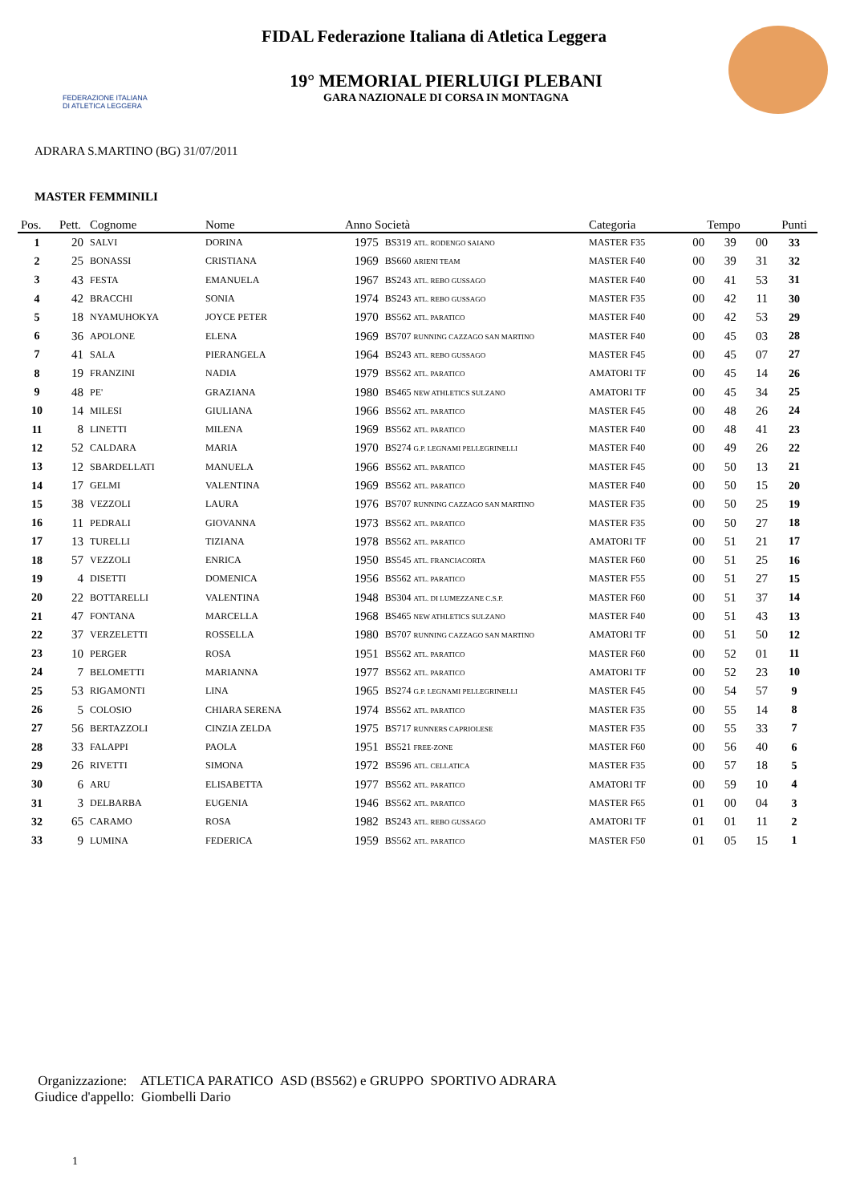FEDERAZIONE ITALIANA
DI ATLETICA LEGGERA
FIDAL Federazione Italiana di Atletica Leggera
19° MEMORIAL PIERLUIGI PLEBANI
GARA NAZIONALE DI CORSA IN MONTAGNA
ADRARA S.MARTINO (BG) 31/07/2011
MASTER FEMMINILI
| Pos. | Pett. | Cognome | Nome | Anno Società | | Categoria | Tempo | | | Punti |
| --- | --- | --- | --- | --- | --- | --- | --- | --- | --- | --- |
| 1 | 20 | SALVI | DORINA | 1975 | BS319 ATL. RODENGO SAIANO | MASTER F35 | 00 | 39 | 00 | 33 |
| 2 | 25 | BONASSI | CRISTIANA | 1969 | BS660 ARIENI TEAM | MASTER F40 | 00 | 39 | 31 | 32 |
| 3 | 43 | FESTA | EMANUELA | 1967 | BS243 ATL. REBO GUSSAGO | MASTER F40 | 00 | 41 | 53 | 31 |
| 4 | 42 | BRACCHI | SONIA | 1974 | BS243 ATL. REBO GUSSAGO | MASTER F35 | 00 | 42 | 11 | 30 |
| 5 | 18 | NYAMUHOKYA | JOYCE PETER | 1970 | BS562 ATL. PARATICO | MASTER F40 | 00 | 42 | 53 | 29 |
| 6 | 36 | APOLONE | ELENA | 1969 | BS707 RUNNING CAZZAGO SAN MARTINO | MASTER F40 | 00 | 45 | 03 | 28 |
| 7 | 41 | SALA | PIERANGELA | 1964 | BS243 ATL. REBO GUSSAGO | MASTER F45 | 00 | 45 | 07 | 27 |
| 8 | 19 | FRANZINI | NADIA | 1979 | BS562 ATL. PARATICO | AMATORI TF | 00 | 45 | 14 | 26 |
| 9 | 48 | PE' | GRAZIANA | 1980 | BS465 NEW ATHLETICS SULZANO | AMATORI TF | 00 | 45 | 34 | 25 |
| 10 | 14 | MILESI | GIULIANA | 1966 | BS562 ATL. PARATICO | MASTER F45 | 00 | 48 | 26 | 24 |
| 11 | 8 | LINETTI | MILENA | 1969 | BS562 ATL. PARATICO | MASTER F40 | 00 | 48 | 41 | 23 |
| 12 | 52 | CALDARA | MARIA | 1970 | BS274 G.P. LEGNAMI PELLEGRINELLI | MASTER F40 | 00 | 49 | 26 | 22 |
| 13 | 12 | SBARDELLATI | MANUELA | 1966 | BS562 ATL. PARATICO | MASTER F45 | 00 | 50 | 13 | 21 |
| 14 | 17 | GELMI | VALENTINA | 1969 | BS562 ATL. PARATICO | MASTER F40 | 00 | 50 | 15 | 20 |
| 15 | 38 | VEZZOLI | LAURA | 1976 | BS707 RUNNING CAZZAGO SAN MARTINO | MASTER F35 | 00 | 50 | 25 | 19 |
| 16 | 11 | PEDRALI | GIOVANNA | 1973 | BS562 ATL. PARATICO | MASTER F35 | 00 | 50 | 27 | 18 |
| 17 | 13 | TURELLI | TIZIANA | 1978 | BS562 ATL. PARATICO | AMATORI TF | 00 | 51 | 21 | 17 |
| 18 | 57 | VEZZOLI | ENRICA | 1950 | BS545 ATL. FRANCIACORTA | MASTER F60 | 00 | 51 | 25 | 16 |
| 19 | 4 | DISETTI | DOMENICA | 1956 | BS562 ATL. PARATICO | MASTER F55 | 00 | 51 | 27 | 15 |
| 20 | 22 | BOTTARELLI | VALENTINA | 1948 | BS304 ATL. DI LUMEZZANE C.S.P. | MASTER F60 | 00 | 51 | 37 | 14 |
| 21 | 47 | FONTANA | MARCELLA | 1968 | BS465 NEW ATHLETICS SULZANO | MASTER F40 | 00 | 51 | 43 | 13 |
| 22 | 37 | VERZELETTI | ROSSELLA | 1980 | BS707 RUNNING CAZZAGO SAN MARTINO | AMATORI TF | 00 | 51 | 50 | 12 |
| 23 | 10 | PERGER | ROSA | 1951 | BS562 ATL. PARATICO | MASTER F60 | 00 | 52 | 01 | 11 |
| 24 | 7 | BELOMETTI | MARIANNA | 1977 | BS562 ATL. PARATICO | AMATORI TF | 00 | 52 | 23 | 10 |
| 25 | 53 | RIGAMONTI | LINA | 1965 | BS274 G.P. LEGNAMI PELLEGRINELLI | MASTER F45 | 00 | 54 | 57 | 9 |
| 26 | 5 | COLOSIO | CHIARA SERENA | 1974 | BS562 ATL. PARATICO | MASTER F35 | 00 | 55 | 14 | 8 |
| 27 | 56 | BERTAZZOLI | CINZIA ZELDA | 1975 | BS717 RUNNERS CAPRIOLESE | MASTER F35 | 00 | 55 | 33 | 7 |
| 28 | 33 | FALAPPI | PAOLA | 1951 | BS521 FREE-ZONE | MASTER F60 | 00 | 56 | 40 | 6 |
| 29 | 26 | RIVETTI | SIMONA | 1972 | BS596 ATL. CELLATICA | MASTER F35 | 00 | 57 | 18 | 5 |
| 30 | 6 | ARU | ELISABETTA | 1977 | BS562 ATL. PARATICO | AMATORI TF | 00 | 59 | 10 | 4 |
| 31 | 3 | DELBARBA | EUGENIA | 1946 | BS562 ATL. PARATICO | MASTER F65 | 01 | 00 | 04 | 3 |
| 32 | 65 | CARAMO | ROSA | 1982 | BS243 ATL. REBO GUSSAGO | AMATORI TF | 01 | 01 | 11 | 2 |
| 33 | 9 | LUMINA | FEDERICA | 1959 | BS562 ATL. PARATICO | MASTER F50 | 01 | 05 | 15 | 1 |
Organizzazione: ATLETICA PARATICO ASD (BS562) e GRUPPO SPORTIVO ADRARA
Giudice d'appello: Giombelli Dario
1